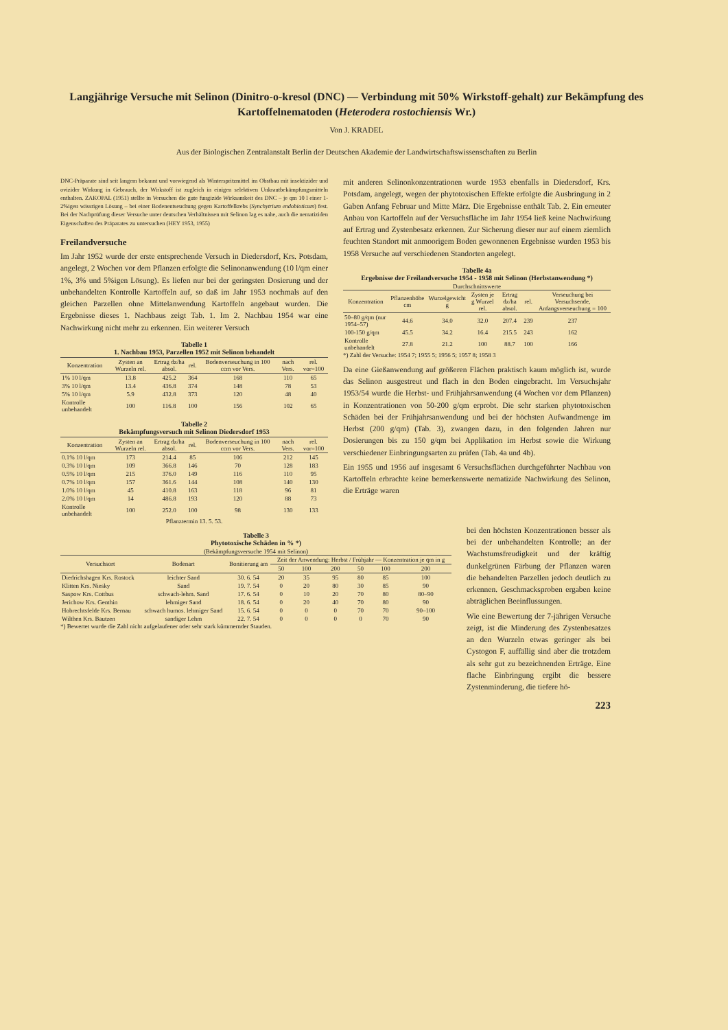Langjährige Versuche mit Selinon (Dinitro-o-kresol (DNC) — Verbindung mit 50% Wirkstoff-gehalt) zur Bekämpfung des Kartoffelnematoden (Heterodera rostochiensis Wr.)
Von J. KRADEL
Aus der Biologischen Zentralanstalt Berlin der Deutschen Akademie der Landwirtschaftswissenschaften zu Berlin
DNC-Präparate sind seit langem bekannt und vorwiegend als Winterspritzmittel im Obstbau mit insektizider und ovizider Wirkung in Gebrauch, der Wirkstoff ist zugleich in einigen selektiven Unkrautbekämpfungsmitteln enthalten. ZAKOPAL (1951) stellte in Versuchen die gute fungizide Wirksamkeit des DNC – je qm 10 l einer 1-2%igen wässrigen Lösung – bei einer Bodenentseuchung gegen Kartoffelkrebs (Synchytrium endobioticum) fest. Bei der Nachprüfung dieser Versuche unter deutschen Verhältnissen mit Selinon lag es nahe, auch die nematiziden Eigenschaften des Präparates zu untersuchen (HEY 1953, 1955)
Freilandversuche
Im Jahr 1952 wurde der erste entsprechende Versuch in Diedersdorf, Krs. Potsdam, angelegt, 2 Wochen vor dem Pflanzen erfolgte die Selinonanwendung (10 l/qm einer 1%, 3% und 5%igen Lösung). Es liefen nur bei der geringsten Dosierung und der unbehandelten Kontrolle Kartoffeln auf, so daß im Jahr 1953 nochmals auf den gleichen Parzellen ohne Mittelanwendung Kartoffeln angebaut wurden. Die Ergebnisse dieses 1. Nachbaus zeigt Tab. 1. Im 2. Nachbau 1954 war eine Nachwirkung nicht mehr zu erkennen. Ein weiterer Versuch
Tabelle 1
1. Nachbau 1953, Parzellen 1952 mit Selinon behandelt
| Konzentration | Zysten an Wurzeln rel. | Ertrag dz/ha absol. | rel. | Bodenverseuchung in 100 ccm vor Vers. | nach Vers. | rel. vor=100 |
| --- | --- | --- | --- | --- | --- | --- |
| 1% 10 l/qm | 13.8 | 425.2 | 364 | 168 | 110 | 65 |
| 3% 10 l/qm | 13.4 | 436.8 | 374 | 148 | 78 | 53 |
| 5% 10 l/qm | 5.9 | 432.8 | 373 | 120 | 48 | 40 |
| Kontrolle unbehandelt | 100 | 116.8 | 100 | 156 | 102 | 65 |
Tabelle 2
Bekämpfungsversuch mit Selinon Diedersdorf 1953
| Konzentration | Zysten an Wurzeln rel. | Ertrag dz/ha absol. | rel. | Bodenverseuchung in 100 ccm vor Vers. | nach Vers. | rel. vor=100 |
| --- | --- | --- | --- | --- | --- | --- |
| 0.1% 10 l/qm | 173 | 214.4 | 85 | 106 | 212 | 145 |
| 0.3% 10 l/qm | 109 | 366.8 | 146 | 70 | 128 | 183 |
| 0.5% 10 l/qm | 215 | 376.0 | 149 | 116 | 110 | 95 |
| 0.7% 10 l/qm | 157 | 361.6 | 144 | 108 | 140 | 130 |
| 1.0% 10 l/qm | 45 | 410.8 | 163 | 118 | 96 | 81 |
| 2.0% 10 l/qm | 14 | 486.8 | 193 | 120 | 88 | 73 |
| Kontrolle unbehandelt | 100 | 252.0 | 100 | 98 | 130 | 133 |
Pflanztermin 13. 5. 53.
mit anderen Selinonkonzentrationen wurde 1953 ebenfalls in Diedersdorf, Krs. Potsdam, angelegt, wegen der phytotoxischen Effekte erfolgte die Ausbringung in 2 Gaben Anfang Februar und Mitte März. Die Ergebnisse enthält Tab. 2. Ein erneuter Anbau von Kartoffeln auf der Versuchsfläche im Jahr 1954 ließ keine Nachwirkung auf Ertrag und Zystenbesatz erkennen. Zur Sicherung dieser nur auf einem ziemlich feuchten Standort mit anmoorigem Boden gewonnenen Ergebnisse wurden 1953 bis 1958 Versuche auf verschiedenen Standorten angelegt.
Tabelle 4a
Ergebnisse der Freilandversuche 1954 - 1958 mit Selinon (Herbstanwendung *)
Durchschnittswerte
| Konzentration | Pflanzenhöhe cm | Wurzelgewicht g | Zysten je g Wurzel rel. | Ertrag dz/ha absol. | rel. | Verseuchung bei Versuchsende, Anfangsverseuchung = 100 |
| --- | --- | --- | --- | --- | --- | --- |
| 50–80 g/qm (nur 1954–57) | 44.6 | 34.0 | 32.0 | 207.4 | 239 | 237 |
| 100-150 g/qm | 45.5 | 34.2 | 16.4 | 215.5 | 243 | 162 |
| Kontrolle unbehandelt | 27.8 | 21.2 | 100 | 88.7 | 100 | 166 |
*) Zahl der Versuche: 1954 7; 1955 5; 1956 5; 1957 8; 1958 3
Da eine Gießanwendung auf größeren Flächen praktisch kaum möglich ist, wurde das Selinon ausgestreut und flach in den Boden eingebracht. Im Versuchsjahr 1953/54 wurde die Herbst- und Frühjahrsanwendung (4 Wochen vor dem Pflanzen) in Konzentrationen von 50-200 g/qm erprobt. Die sehr starken phytotoxischen Schäden bei der Frühjahrsanwendung und bei der höchsten Aufwandmenge im Herbst (200 g/qm) (Tab. 3), zwangen dazu, in den folgenden Jahren nur Dosierungen bis zu 150 g/qm bei Applikation im Herbst sowie die Wirkung verschiedener Einbringungsarten zu prüfen (Tab. 4a und 4b).
Ein 1955 und 1956 auf insgesamt 6 Versuchsflächen durchgeführter Nachbau von Kartoffeln erbrachte keine bemerkenswerte nematizide Nachwirkung des Selinon, die Erträge waren
Tabelle 3
Phytotoxische Schäden in % *)
(Bekämpfungsversuche 1954 mit Selinon)
| Versuchsort | Bodenart | Bonitierung am | Zeit der Anwendung: Herbst / Frühjahr — Konzentration je qm in g | | | | | |
| --- | --- | --- | --- | --- | --- | --- | --- | --- |
| | | | 50 | 100 | 200 | 50 | 100 | 200 |
| Diedrichshagen Krs. Rostock | leichter Sand | 30. 6. 54 | 20 | 35 | 95 | 80 | 85 | 100 |
| Klitten Krs. Niesky | Sand | 19. 7. 54 | 0 | 20 | 80 | 30 | 85 | 90 |
| Saspow Krs. Cottbus | schwach-lehm. Sand | 17. 6. 54 | 0 | 10 | 20 | 70 | 80 | 80–90 |
| Jerichow Krs. Genthin | lehmiger Sand | 18. 6. 54 | 0 | 20 | 40 | 70 | 80 | 90 |
| Hobrechtsfelde Krs. Bernau | schwach humos. lehmiger Sand | 15. 6. 54 | 0 | 0 | 0 | 70 | 70 | 90–100 |
| Wilthen Krs. Bautzen | sandiger Lehm | 22. 7. 54 | 0 | 0 | 0 | 0 | 70 | 90 |
*) Bewertet wurde die Zahl nicht aufgelaufener oder sehr stark kümmernder Stauden.
bei den höchsten Konzentrationen besser als bei der unbehandelten Kontrolle; an der Wachstumsfreudigkeit und der kräftig dunkelgrünen Färbung der Pflanzen waren die behandelten Parzellen jedoch deutlich zu erkennen. Geschmacksproben ergaben keine abträglichen Beeinflussungen.
Wie eine Bewertung der 7-jährigen Versuche zeigt, ist die Minderung des Zystenbesatzes an den Wurzeln etwas geringer als bei Cystogon F, auffällig sind aber die trotzdem als sehr gut zu bezeichnenden Erträge. Eine flache Einbringung ergibt die bessere Zystenminderung, die tiefere hö-
223